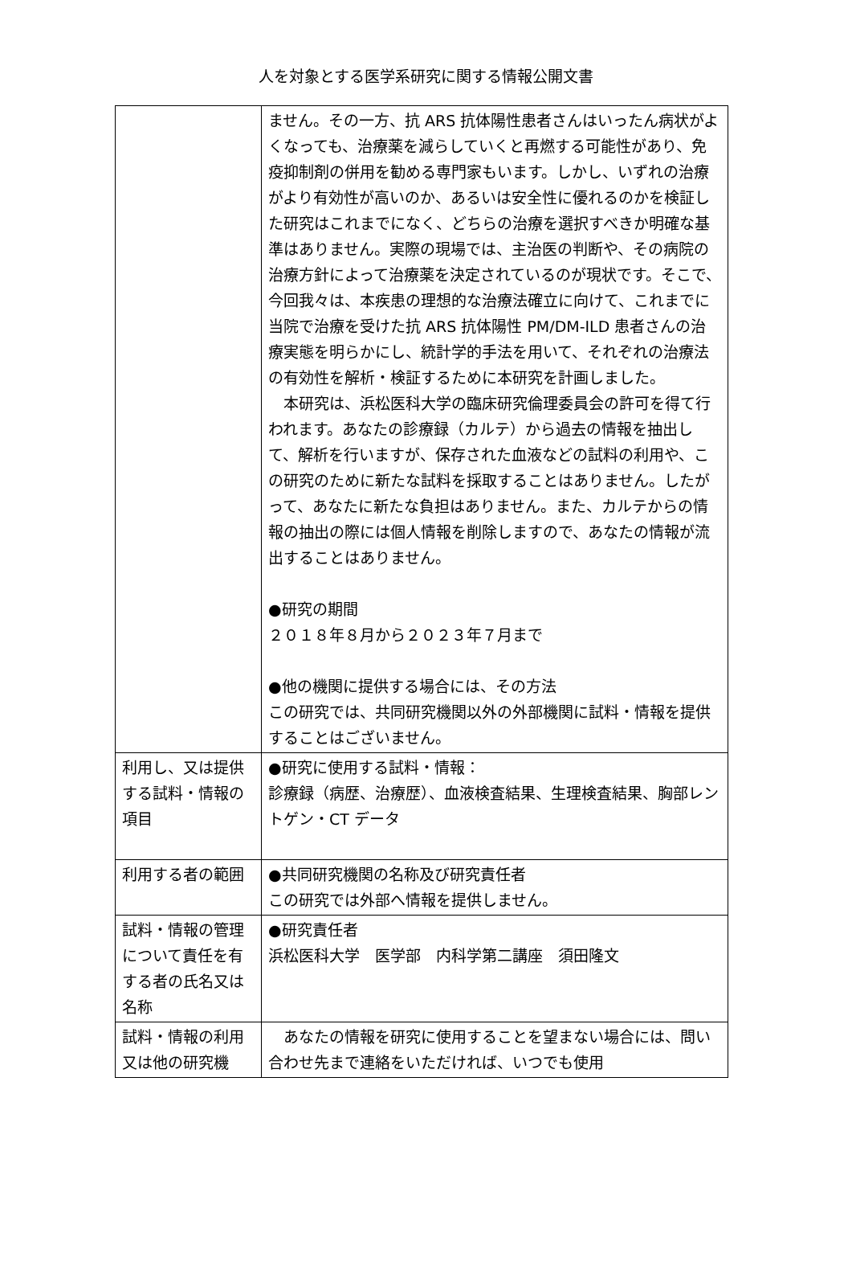人を対象とする医学系研究に関する情報公開文書
| | ません。その一方、抗 ARS 抗体陽性患者さんはいったん病状がよくなっても、治療薬を減らしていくと再燃する可能性があり、免疫抑制剤の併用を勧める専門家もいます。しかし、いずれの治療がより有効性が高いのか、あるいは安全性に優れるのかを検証した研究はこれまでになく、どちらの治療を選択すべきか明確な基準はありません。実際の現場では、主治医の判断や、その病院の治療方針によって治療薬を決定されているのが現状です。そこで、今回我々は、本疾患の理想的な治療法確立に向けて、これまでに当院で治療を受けた抗 ARS 抗体陽性 PM/DM-ILD 患者さんの治療実態を明らかにし、統計学的手法を用いて、それぞれの治療法の有効性を解析・検証するために本研究を計画しました。 本研究は、浜松医科大学の臨床研究倫理委員会の許可を得て行われます。あなたの診療録（カルテ）から過去の情報を抽出して、解析を行いますが、保存された血液などの試料の利用や、この研究のために新たな試料を採取することはありません。したがって、あなたに新たな負担はありません。また、カルテからの情報の抽出の際には個人情報を削除しますので、あなたの情報が流出することはありません。 ●研究の期間 ２０１８年８月から２０２３年７月まで ●他の機関に提供する場合には、その方法 この研究では、共同研究機関以外の外部機関に試料・情報を提供することはございません。 |
| 利用し、又は提供する試料・情報の項目 | ●研究に使用する試料・情報： 診療録（病歴、治療歴）、血液検査結果、生理検査結果、胸部レントゲン・CT データ |
| 利用する者の範囲 | ●共同研究機関の名称及び研究責任者 この研究では外部へ情報を提供しません。 |
| 試料・情報の管理について責任を有する者の氏名又は名称 | ●研究責任者 浜松医科大学 医学部 内科学第二講座 須田隆文 |
| 試料・情報の利用又は他の研究機 | あなたの情報を研究に使用することを望まない場合には、問い合わせ先まで連絡をいただければ、いつでも使用 |